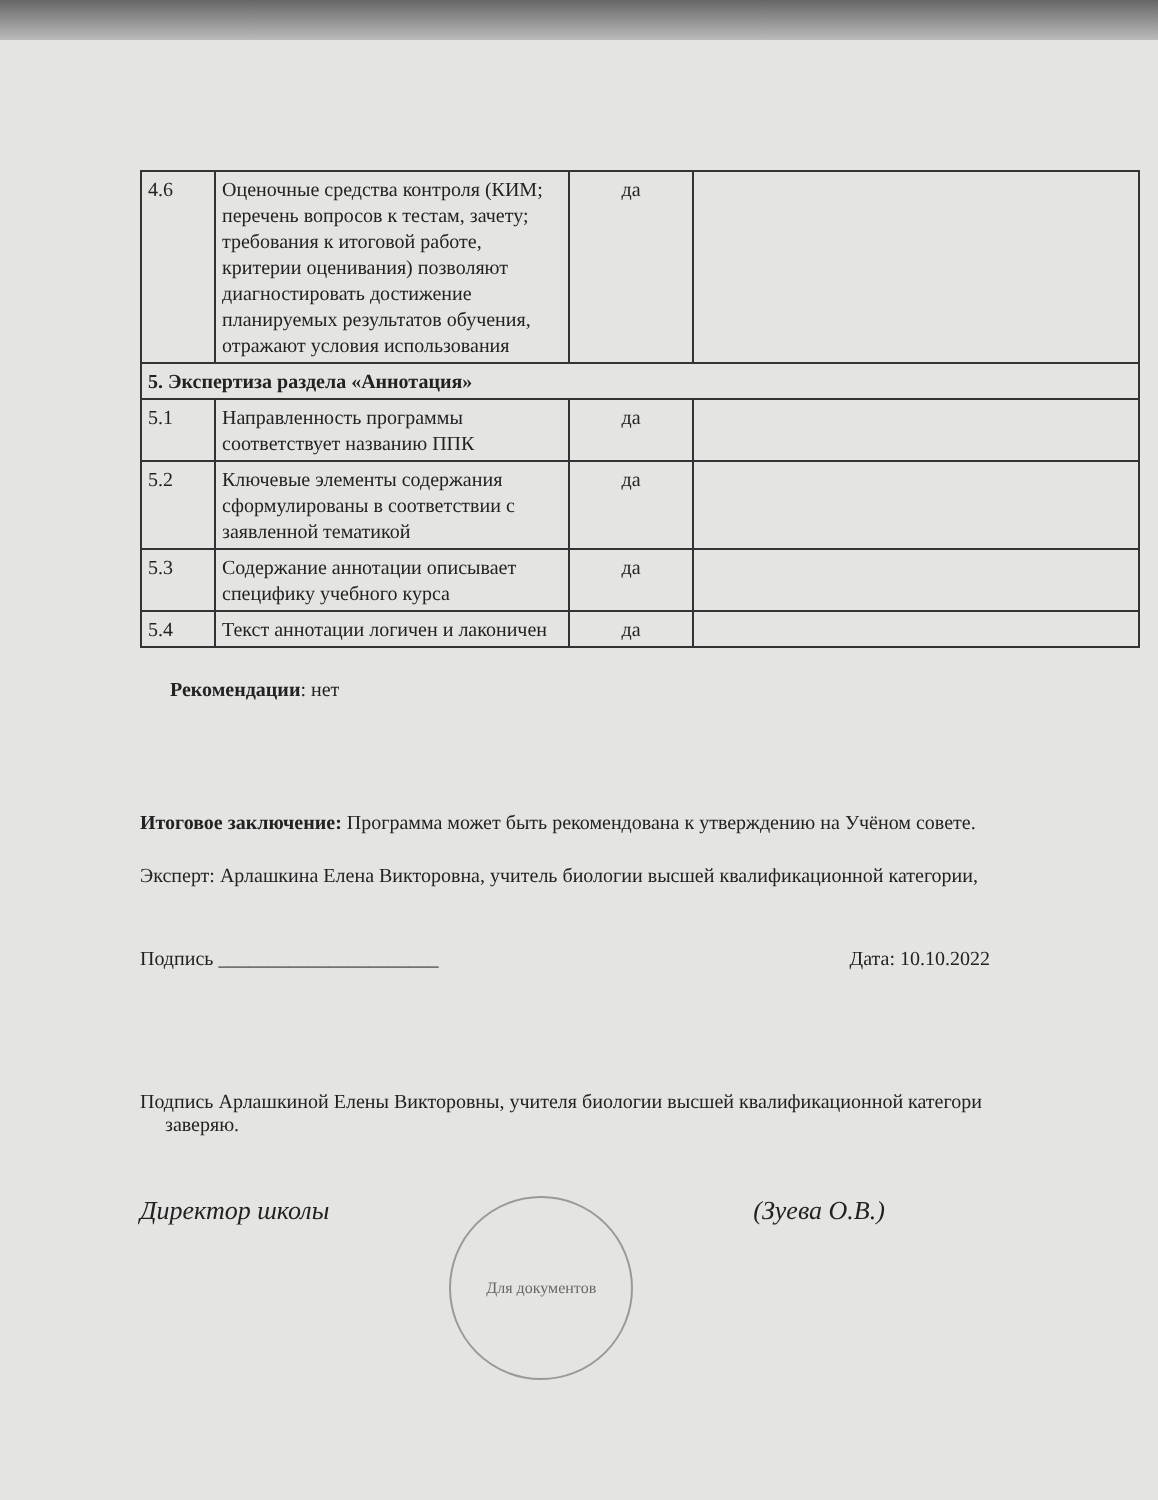| 4.6 | Оценочные средства контроля (КИМ; перечень вопросов к тестам, зачету; требования к итоговой работе, критерии оценивания) позволяют диагностировать достижение планируемых результатов обучения, отражают условия использования | да | |
| 5. Экспертиза раздела «Аннотация» | | | |
| 5.1 | Направленность программы соответствует названию ППК | да | |
| 5.2 | Ключевые элементы содержания сформулированы в соответствии с заявленной тематикой | да | |
| 5.3 | Содержание аннотации описывает специфику учебного курса | да | |
| 5.4 | Текст аннотации логичен и лаконичен | да | |
Рекомендации: нет
Итоговое заключение: Программа может быть рекомендована к утверждению на Учёном совете.
Эксперт: Арлашкина Елена Викторовна, учитель биологии высшей квалификационной категории,
Подпись ______________________ Дата: 10.10.2022
Подпись Арлашкиной Елены Викторовны, учителя биологии высшей квалификационной категори
заверяю.
Директор школы Для документов (Зуева О.В.)